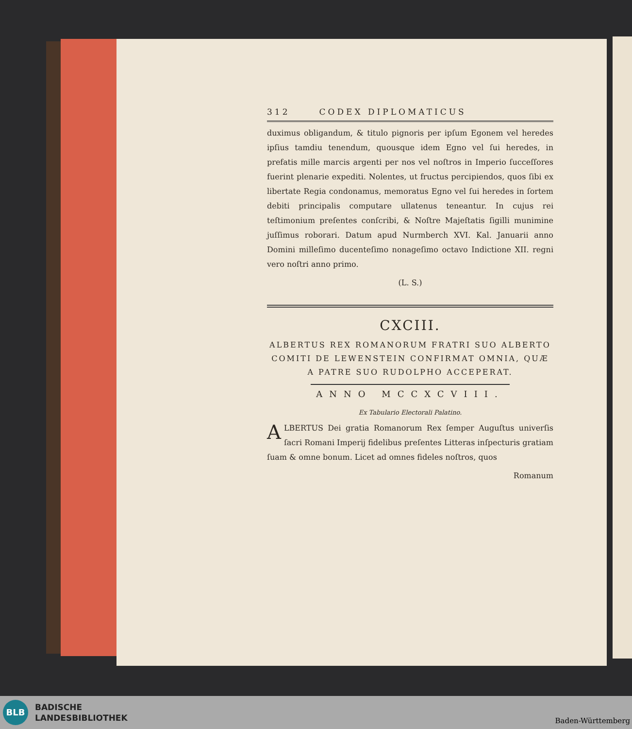312 CODEX DIPLOMATICUS
duximus obligandum, & titulo pignoris per ipſum Egonem vel heredes ipſius tamdiu tenendum, quousque idem Egno vel ſui heredes, in prefatis mille marcis argenti per nos vel noſtros in Imperio ſucceſſores fuerint plenarie expediti. Nolentes, ut fructus percipiendos, quos ſibi ex libertate Regia condonamus, memoratus Egno vel ſui heredes in ſortem debiti principalis computare ullatenus teneantur. In cujus rei teſtimonium preſentes conſcribi, & Noſtre Majeſtatis ſigilli munimine juſſimus roborari. Datum apud Nurmberch XVI. Kal. Januarii anno Domini milleſimo ducenteſimo nonageſimo octavo Indictione XII. regni vero noſtri anno primo.
(L. S.)
CXCIII.
ALBERTUS REX ROMANORUM FRATRI SUO ALBERTO COMITI DE LEWENSTEIN CONFIRMAT OMNIA, QUÆ A PATRE SUO RUDOLPHO ACCEPERAT.
ANNO MCCXCVIII.
Ex Tabulario Electorali Palatino.
ALBERTUS Dei gratia Romanorum Rex ſemper Auguſtus univerſis ſacri Romani Imperij fidelibus preſentes Litteras inſpecturis gratiam ſuam & omne bonum. Licet ad omnes fideles noſtros, quos
Romanum
BLB
BADISCHE
LANDESBIBLIOTHEK
Baden-Württemberg